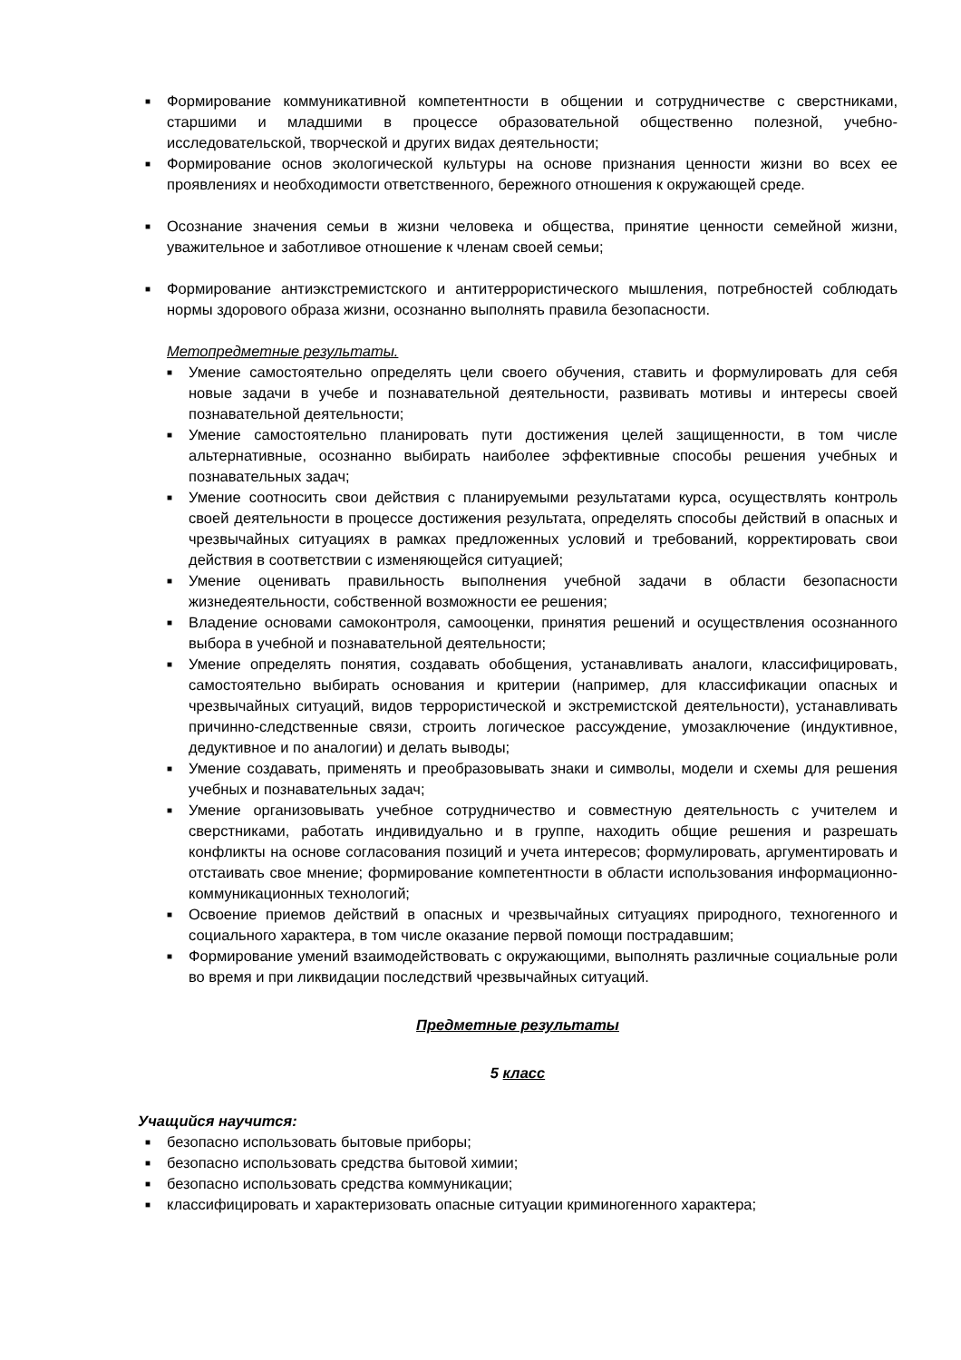■ Формирование коммуникативной компетентности в общении и сотрудничестве с сверстниками, старшими и младшими в процессе образовательной общественно полезной, учебно-исследовательской, творческой и других видах деятельности;
■ Формирование основ экологической культуры на основе признания ценности жизни во всех ее проявлениях и необходимости ответственного, бережного отношения к окружающей среде.
■ Осознание значения семьи в жизни человека и общества, принятие ценности семейной жизни, уважительное и заботливое отношение к членам своей семьи;
■ Формирование антиэкстремистского и антитеррористического мышления, потребностей соблюдать нормы здорового образа жизни, осознанно выполнять правила безопасности.
Метопредметные результаты.
■ Умение самостоятельно определять цели своего обучения, ставить и формулировать для себя новые задачи в учебе и познавательной деятельности, развивать мотивы и интересы своей познавательной деятельности;
■ Умение самостоятельно планировать пути достижения целей защищенности, в том числе альтернативные, осознанно выбирать наиболее эффективные способы решения учебных и познавательных задач;
■ Умение соотносить свои действия с планируемыми результатами курса, осуществлять контроль своей деятельности в процессе достижения результата, определять способы действий в опасных и чрезвычайных ситуациях в рамках предложенных условий и требований, корректировать свои действия в соответствии с изменяющейся ситуацией;
■ Умение оценивать правильность выполнения учебной задачи в области безопасности жизнедеятельности, собственной возможности ее решения;
■ Владение основами самоконтроля, самооценки, принятия решений и осуществления осознанного выбора в учебной и познавательной деятельности;
■ Умение определять понятия, создавать обобщения, устанавливать аналоги, классифицировать, самостоятельно выбирать основания и критерии (например, для классификации опасных и чрезвычайных ситуаций, видов террористической и экстремистской деятельности), устанавливать причинно-следственные связи, строить логическое рассуждение, умозаключение (индуктивное, дедуктивное и по аналогии) и делать выводы;
■ Умение создавать, применять и преобразовывать знаки и символы, модели и схемы для решения учебных и познавательных задач;
■ Умение организовывать учебное сотрудничество и совместную деятельность с учителем и сверстниками, работать индивидуально и в группе, находить общие решения и разрешать конфликты на основе согласования позиций и учета интересов; формулировать, аргументировать и отстаивать свое мнение; формирование компетентности в области использования информационно-коммуникационных технологий;
■ Освоение приемов действий в опасных и чрезвычайных ситуациях природного, техногенного и социального характера, в том числе оказание первой помощи пострадавшим;
■ Формирование умений взаимодействовать с окружающими, выполнять различные социальные роли во время и при ликвидации последствий чрезвычайных ситуаций.
Предметные результаты
5 класс
Учащийся научится:
■ безопасно использовать бытовые приборы;
■ безопасно использовать средства бытовой химии;
■ безопасно использовать средства коммуникации;
■ классифицировать и характеризовать опасные ситуации криминогенного характера;